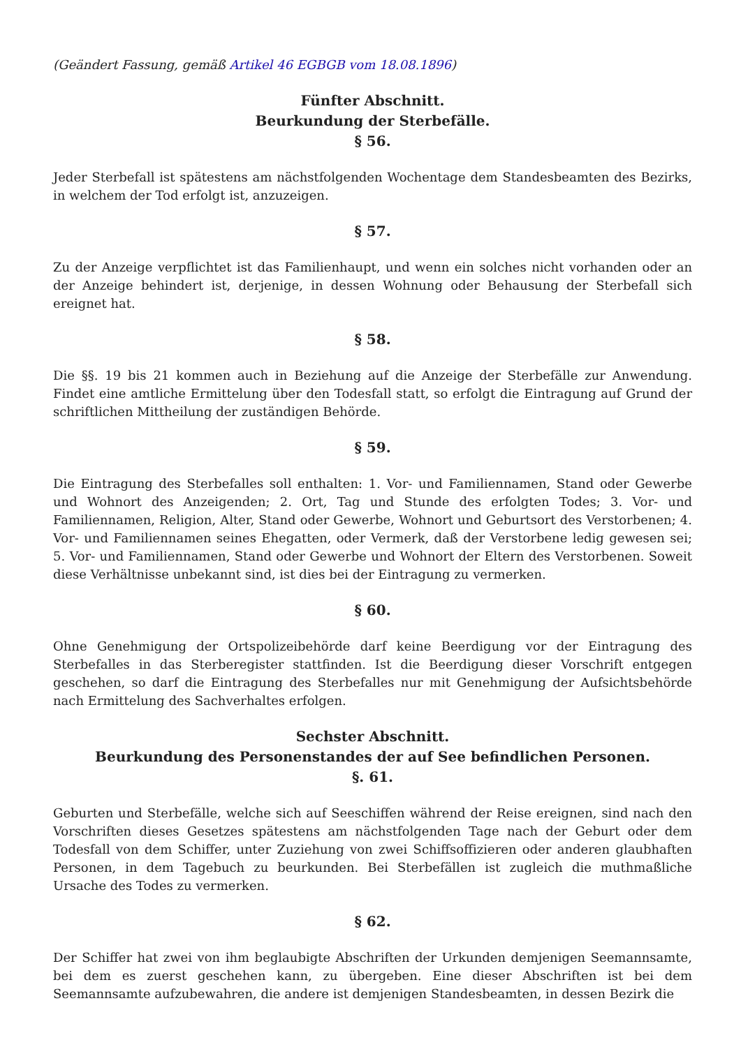(Geändert Fassung, gemäß Artikel 46 EGBGB vom 18.08.1896)
Fünfter Abschnitt.
Beurkundung der Sterbefälle.
§ 56.
Jeder Sterbefall ist spätestens am nächstfolgenden Wochentage dem Standesbeamten des Bezirks, in welchem der Tod erfolgt ist, anzuzeigen.
§ 57.
Zu der Anzeige verpflichtet ist das Familienhaupt, und wenn ein solches nicht vorhanden oder an der Anzeige behindert ist, derjenige, in dessen Wohnung oder Behausung der Sterbefall sich ereignet hat.
§ 58.
Die §§. 19 bis 21 kommen auch in Beziehung auf die Anzeige der Sterbefälle zur Anwendung. Findet eine amtliche Ermittelung über den Todesfall statt, so erfolgt die Eintragung auf Grund der schriftlichen Mittheilung der zuständigen Behörde.
§ 59.
Die Eintragung des Sterbefalles soll enthalten: 1. Vor- und Familiennamen, Stand oder Gewerbe und Wohnort des Anzeigenden; 2. Ort, Tag und Stunde des erfolgten Todes; 3. Vor- und Familiennamen, Religion, Alter, Stand oder Gewerbe, Wohnort und Geburtsort des Verstorbenen; 4. Vor- und Familiennamen seines Ehegatten, oder Vermerk, daß der Verstorbene ledig gewesen sei; 5. Vor- und Familiennamen, Stand oder Gewerbe und Wohnort der Eltern des Verstorbenen. Soweit diese Verhältnisse unbekannt sind, ist dies bei der Eintragung zu vermerken.
§ 60.
Ohne Genehmigung der Ortspolizeibehörde darf keine Beerdigung vor der Eintragung des Sterbefalles in das Sterberegister stattfinden. Ist die Beerdigung dieser Vorschrift entgegen geschehen, so darf die Eintragung des Sterbefalles nur mit Genehmigung der Aufsichtsbehörde nach Ermittelung des Sachverhaltes erfolgen.
Sechster Abschnitt.
Beurkundung des Personenstandes der auf See befindlichen Personen.
§. 61.
Geburten und Sterbefälle, welche sich auf Seeschiffen während der Reise ereignen, sind nach den Vorschriften dieses Gesetzes spätestens am nächstfolgenden Tage nach der Geburt oder dem Todesfall von dem Schiffer, unter Zuziehung von zwei Schiffsoffizieren oder anderen glaubhaften Personen, in dem Tagebuch zu beurkunden. Bei Sterbefällen ist zugleich die muthmaßliche Ursache des Todes zu vermerken.
§ 62.
Der Schiffer hat zwei von ihm beglaubigte Abschriften der Urkunden demjenigen Seemannsamte, bei dem es zuerst geschehen kann, zu übergeben. Eine dieser Abschriften ist bei dem Seemannsamte aufzubewahren, die andere ist demjenigen Standesbeamten, in dessen Bezirk die